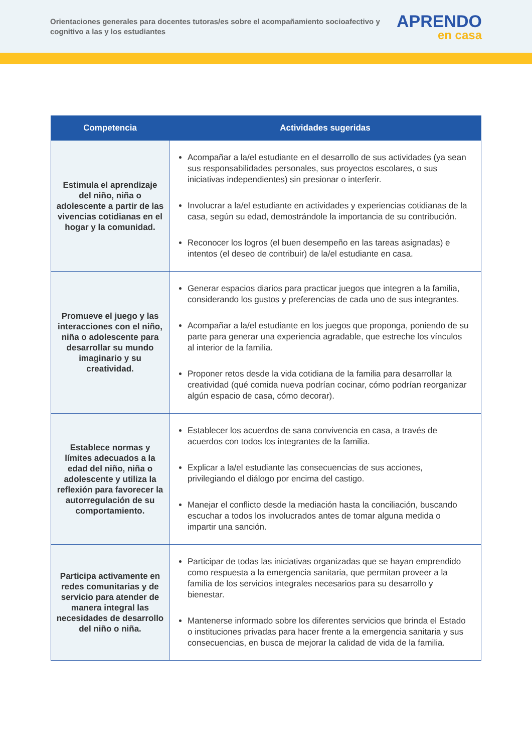Orientaciones generales para docentes tutoras/es sobre el acompañamiento socioafectivo y cognitivo a las y los estudiantes
APRENDO
en casa
| Competencia | Actividades sugeridas |
| --- | --- |
| Estimula el aprendizaje del niño, niña o adolescente a partir de las vivencias cotidianas en el hogar y la comunidad. | Acompañar a la/el estudiante en el desarrollo de sus actividades (ya sean sus responsabilidades personales, sus proyectos escolares, o sus iniciativas independientes) sin presionar o interferir. Involucrar a la/el estudiante en actividades y experiencias cotidianas de la casa, según su edad, demostrándole la importancia de su contribución. Reconocer los logros (el buen desempeño en las tareas asignadas) e intentos (el deseo de contribuir) de la/el estudiante en casa. |
| Promueve el juego y las interacciones con el niño, niña o adolescente para desarrollar su mundo imaginario y su creatividad. | Generar espacios diarios para practicar juegos que integren a la familia, considerando los gustos y preferencias de cada uno de sus integrantes. Acompañar a la/el estudiante en los juegos que proponga, poniendo de su parte para generar una experiencia agradable, que estreche los vínculos al interior de la familia. Proponer retos desde la vida cotidiana de la familia para desarrollar la creatividad (qué comida nueva podrían cocinar, cómo podrían reorganizar algún espacio de casa, cómo decorar). |
| Establece normas y límites adecuados a la edad del niño, niña o adolescente y utiliza la reflexión para favorecer la autorregulación de su comportamiento. | Establecer los acuerdos de sana convivencia en casa, a través de acuerdos con todos los integrantes de la familia. Explicar a la/el estudiante las consecuencias de sus acciones, privilegiando el diálogo por encima del castigo. Manejar el conflicto desde la mediación hasta la conciliación, buscando escuchar a todos los involucrados antes de tomar alguna medida o impartir una sanción. |
| Participa activamente en redes comunitarias y de servicio para atender de manera integral las necesidades de desarrollo del niño o niña. | Participar de todas las iniciativas organizadas que se hayan emprendido como respuesta a la emergencia sanitaria, que permitan proveer a la familia de los servicios integrales necesarios para su desarrollo y bienestar. Mantenerse informado sobre los diferentes servicios que brinda el Estado o instituciones privadas para hacer frente a la emergencia sanitaria y sus consecuencias, en busca de mejorar la calidad de vida de la familia. |